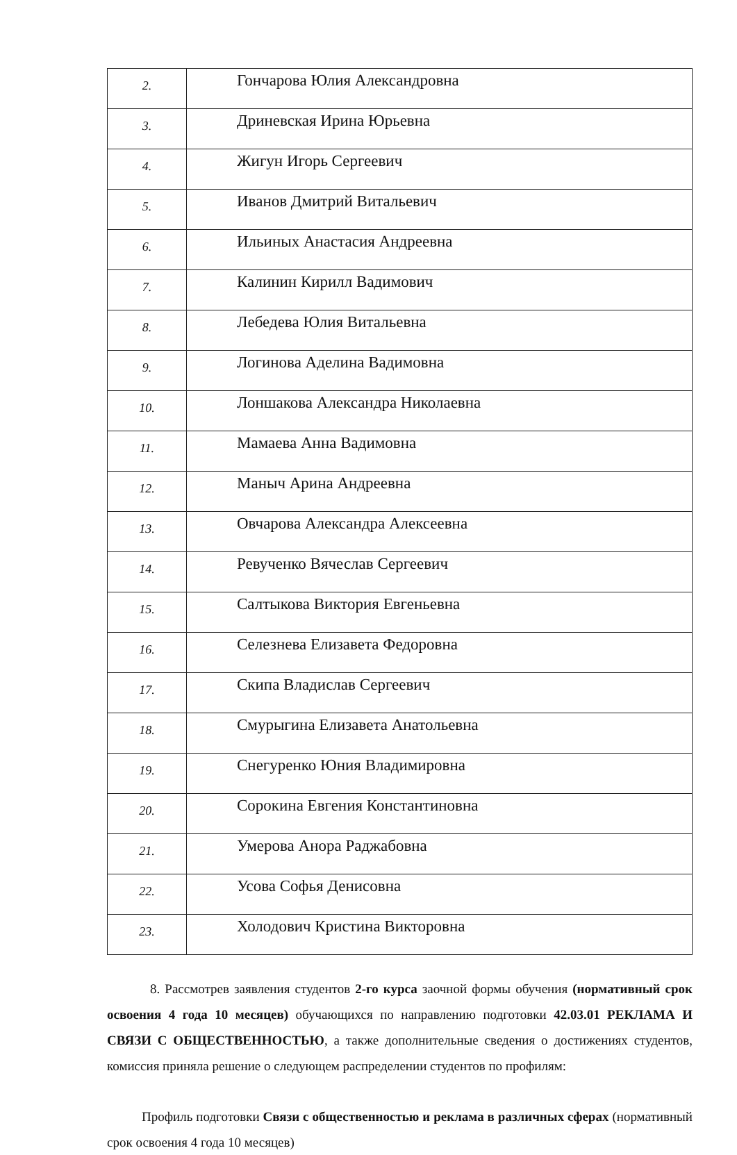| 2. | Гончарова Юлия Александровна |
| 3. | Дриневская Ирина Юрьевна |
| 4. | Жигун Игорь Сергеевич |
| 5. | Иванов Дмитрий Витальевич |
| 6. | Ильиных Анастасия Андреевна |
| 7. | Калинин Кирилл Вадимович |
| 8. | Лебедева Юлия Витальевна |
| 9. | Логинова Аделина Вадимовна |
| 10. | Лоншакова Александра Николаевна |
| 11. | Мамаева Анна Вадимовна |
| 12. | Маныч Арина Андреевна |
| 13. | Овчарова Александра Алексеевна |
| 14. | Ревученко Вячеслав Сергеевич |
| 15. | Салтыкова Виктория Евгеньевна |
| 16. | Селезнева Елизавета Федоровна |
| 17. | Скипа Владислав Сергеевич |
| 18. | Смурыгина Елизавета Анатольевна |
| 19. | Снегуренко Юния Владимировна |
| 20. | Сорокина Евгения Константиновна |
| 21. | Умерова Анора Раджабовна |
| 22. | Усова Софья Денисовна |
| 23. | Холодович Кристина Викторовна |
8. Рассмотрев заявления студентов 2-го курса заочной формы обучения (нормативный срок освоения 4 года 10 месяцев) обучающихся по направлению подготовки 42.03.01 РЕКЛАМА И СВЯЗИ С ОБЩЕСТВЕННОСТЬЮ, а также дополнительные сведения о достижениях студентов, комиссия приняла решение о следующем распределении студентов по профилям:
Профиль подготовки Связи с общественностью и реклама в различных сферах (нормативный срок освоения 4 года 10 месяцев)